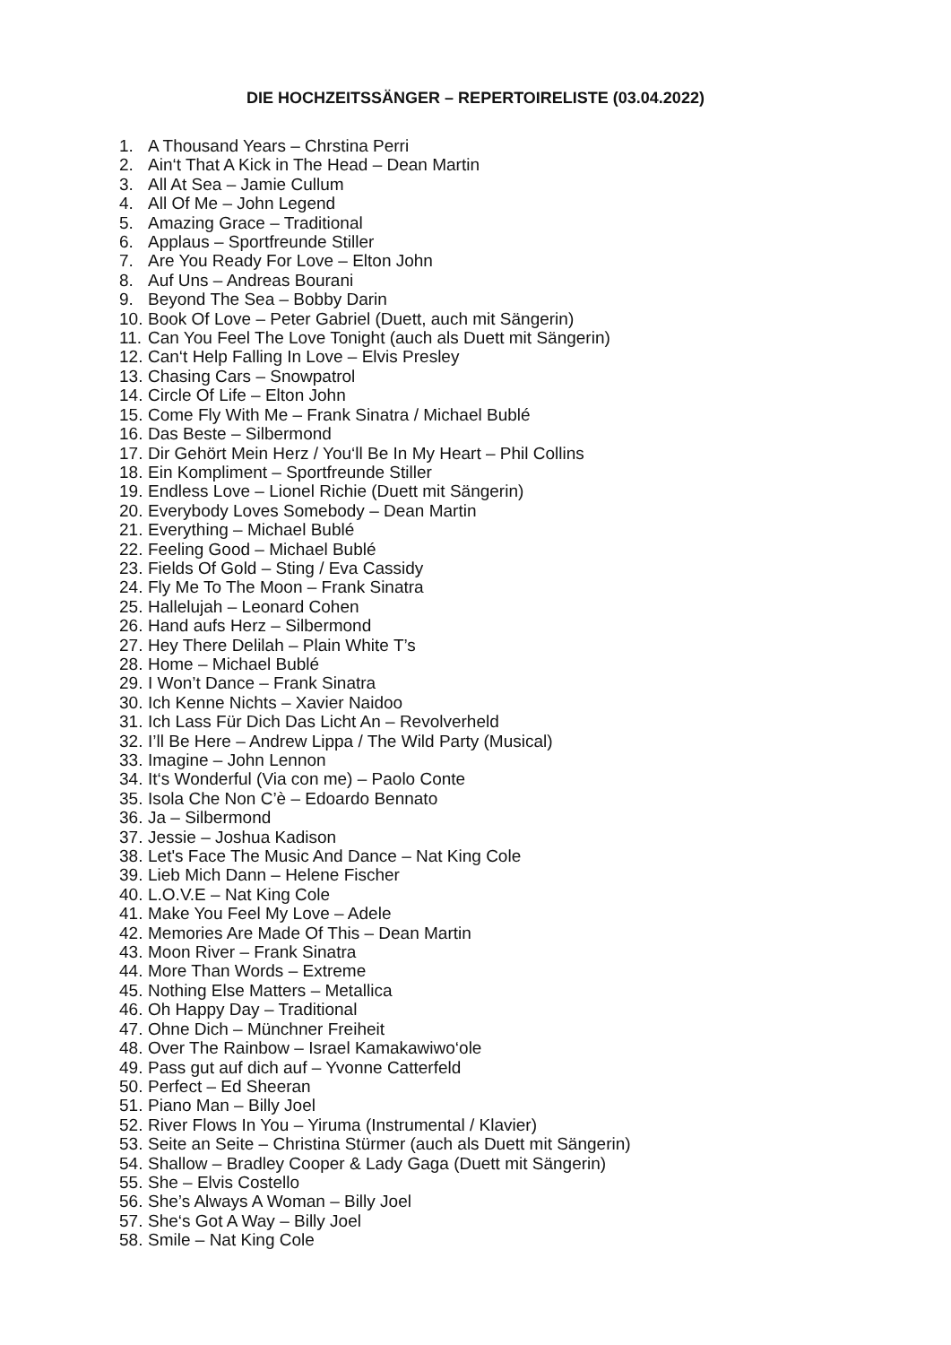DIE HOCHZEITSSÄNGER – REPERTOIRELISTE (03.04.2022)
1. A Thousand Years – Chrstina Perri
2. Ain‘t That A Kick in The Head – Dean Martin
3. All At Sea – Jamie Cullum
4. All Of Me – John Legend
5. Amazing Grace – Traditional
6. Applaus – Sportfreunde Stiller
7. Are You Ready For Love – Elton John
8. Auf Uns – Andreas Bourani
9. Beyond The Sea – Bobby Darin
10. Book Of Love – Peter Gabriel (Duett, auch mit Sängerin)
11. Can You Feel The Love Tonight (auch als Duett mit Sängerin)
12. Can‘t Help Falling In Love – Elvis Presley
13. Chasing Cars – Snowpatrol
14. Circle Of Life – Elton John
15. Come Fly With Me – Frank Sinatra / Michael Bublé
16. Das Beste – Silbermond
17. Dir Gehört Mein Herz / You‘ll Be In My Heart – Phil Collins
18. Ein Kompliment – Sportfreunde Stiller
19. Endless Love – Lionel Richie (Duett mit Sängerin)
20. Everybody Loves Somebody – Dean Martin
21. Everything – Michael Bublé
22. Feeling Good – Michael Bublé
23. Fields Of Gold – Sting / Eva Cassidy
24. Fly Me To The Moon – Frank Sinatra
25. Hallelujah – Leonard Cohen
26. Hand aufs Herz – Silbermond
27. Hey There Delilah – Plain White T’s
28. Home – Michael Bublé
29. I Won’t Dance – Frank Sinatra
30. Ich Kenne Nichts – Xavier Naidoo
31. Ich Lass Für Dich Das Licht An – Revolverheld
32. I’ll Be Here – Andrew Lippa / The Wild Party (Musical)
33. Imagine – John Lennon
34. It‘s Wonderful (Via con me) – Paolo Conte
35. Isola Che Non C’è – Edoardo Bennato
36. Ja – Silbermond
37. Jessie – Joshua Kadison
38. Let's Face The Music And Dance – Nat King Cole
39. Lieb Mich Dann – Helene Fischer
40. L.O.V.E – Nat King Cole
41. Make You Feel My Love – Adele
42. Memories Are Made Of This – Dean Martin
43. Moon River – Frank Sinatra
44. More Than Words – Extreme
45. Nothing Else Matters – Metallica
46. Oh Happy Day – Traditional
47. Ohne Dich – Münchner Freiheit
48. Over The Rainbow – Israel Kamakawiwo‘ole
49. Pass gut auf dich auf – Yvonne Catterfeld
50. Perfect – Ed Sheeran
51. Piano Man – Billy Joel
52. River Flows In You – Yiruma (Instrumental / Klavier)
53. Seite an Seite – Christina Stürmer (auch als Duett mit Sängerin)
54. Shallow – Bradley Cooper & Lady Gaga (Duett mit Sängerin)
55. She – Elvis Costello
56. She’s Always A Woman – Billy Joel
57. She‘s Got A Way – Billy Joel
58. Smile – Nat King Cole